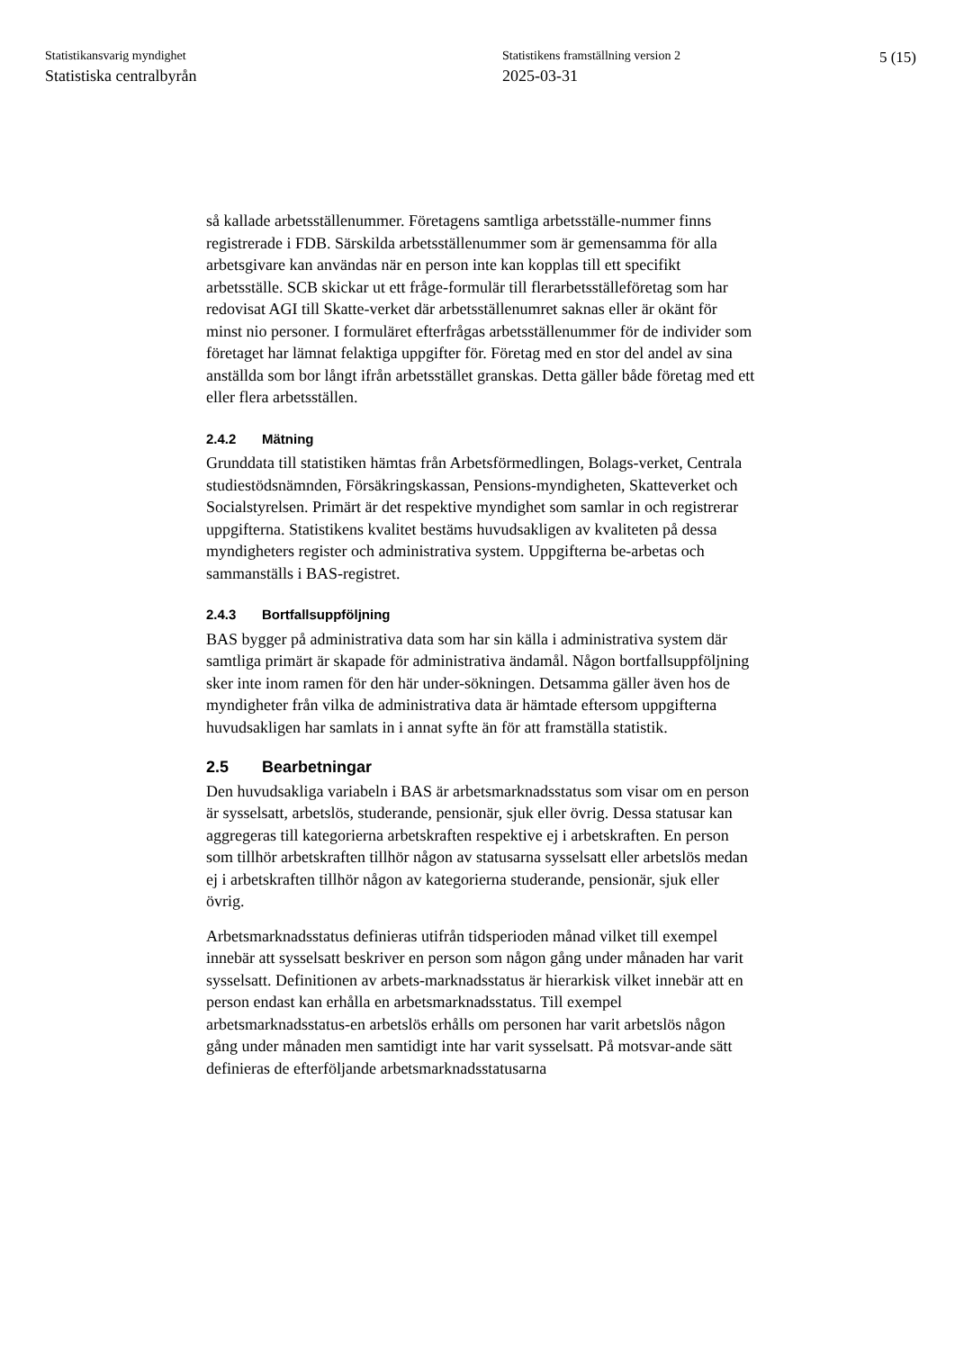Statistikansvarig myndighet
Statistiska centralbyrån
Statistikens framställning version 2
2025-03-31
5 (15)
så kallade arbetsställenummer. Företagens samtliga arbetsställe-nummer finns registrerade i FDB. Särskilda arbetsställenummer som är gemensamma för alla arbetsgivare kan användas när en person inte kan kopplas till ett specifikt arbetsställe. SCB skickar ut ett fråge-formulär till flerarbetsställeföretag som har redovisat AGI till Skatte-verket där arbetsställenumret saknas eller är okänt för minst nio personer. I formuläret efterfrågas arbetsställenummer för de individer som företaget har lämnat felaktiga uppgifter för. Företag med en stor del andel av sina anställda som bor långt ifrån arbetsstället granskas. Detta gäller både företag med ett eller flera arbetsställen.
2.4.2 Mätning
Grunddata till statistiken hämtas från Arbetsförmedlingen, Bolags-verket, Centrala studiestödsnämnden, Försäkringskassan, Pensions-myndigheten, Skatteverket och Socialstyrelsen. Primärt är det respektive myndighet som samlar in och registrerar uppgifterna. Statistikens kvalitet bestäms huvudsakligen av kvaliteten på dessa myndigheters register och administrativa system. Uppgifterna be-arbetas och sammanställs i BAS-registret.
2.4.3 Bortfallsuppföljning
BAS bygger på administrativa data som har sin källa i administrativa system där samtliga primärt är skapade för administrativa ändamål. Någon bortfallsuppföljning sker inte inom ramen för den här under-sökningen. Detsamma gäller även hos de myndigheter från vilka de administrativa data är hämtade eftersom uppgifterna huvudsakligen har samlats in i annat syfte än för att framställa statistik.
2.5 Bearbetningar
Den huvudsakliga variabeln i BAS är arbetsmarknadsstatus som visar om en person är sysselsatt, arbetslös, studerande, pensionär, sjuk eller övrig. Dessa statusar kan aggregeras till kategorierna arbetskraften respektive ej i arbetskraften. En person som tillhör arbetskraften tillhör någon av statusarna sysselsatt eller arbetslös medan ej i arbetskraften tillhör någon av kategorierna studerande, pensionär, sjuk eller övrig.
Arbetsmarknadsstatus definieras utifrån tidsperioden månad vilket till exempel innebär att sysselsatt beskriver en person som någon gång under månaden har varit sysselsatt. Definitionen av arbets-marknadsstatus är hierarkisk vilket innebär att en person endast kan erhålla en arbetsmarknadsstatus. Till exempel arbetsmarknadsstatus-en arbetslös erhålls om personen har varit arbetslös någon gång under månaden men samtidigt inte har varit sysselsatt. På motsvar-ande sätt definieras de efterföljande arbetsmarknadsstatusarna